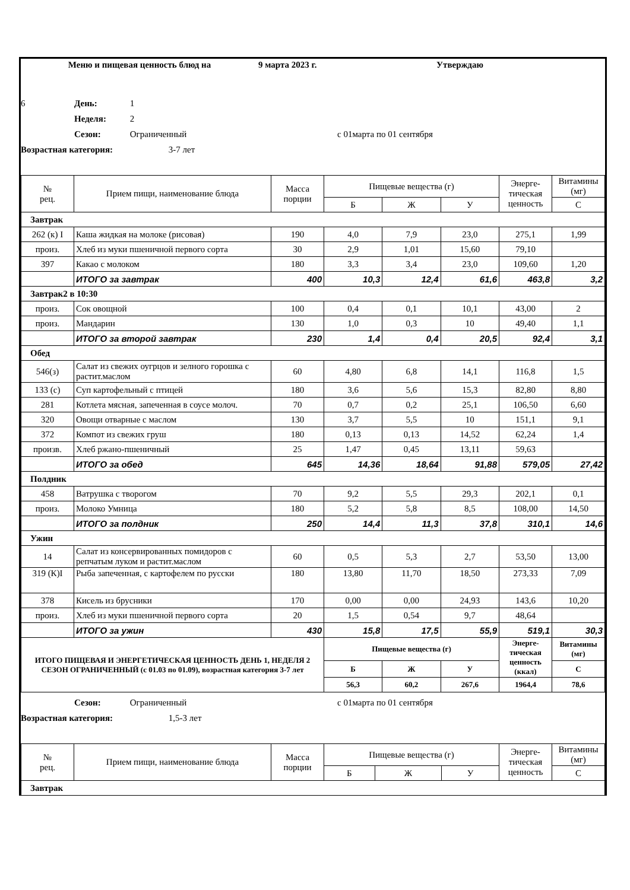Меню и пищевая ценность блюд на 9 марта 2023 г. Утверждаю
6 День: 1
Неделя: 2
Сезон: Ограниченный с 01марта по 01 сентября
Возрастная категория: 3-7 лет
| № рец. | Прием пищи, наименование блюда | Масса порции | Пищевые вещества (г) | | | Энерге-тическая ценность | Витамины (мг) |
| --- | --- | --- | --- | --- | --- | --- | --- |
| | | | Б | Ж | У | | С |
| Завтрак | | | | | | | |
| 262 (к) I | Каша жидкая на молоке (рисовая) | 190 | 4,0 | 7,9 | 23,0 | 275,1 | 1,99 |
| произ. | Хлеб из муки пшеничной первого сорта | 30 | 2,9 | 1,01 | 15,60 | 79,10 | |
| 397 | Какао с молоком | 180 | 3,3 | 3,4 | 23,0 | 109,60 | 1,20 |
| | ИТОГО за завтрак | 400 | 10,3 | 12,4 | 61,6 | 463,8 | 3,2 |
| Завтрак2 в 10:30 | | | | | | | |
| произ. | Сок овощной | 100 | 0,4 | 0,1 | 10,1 | 43,00 | 2 |
| произ. | Мандарин | 130 | 1,0 | 0,3 | 10 | 49,40 | 1,1 |
| | ИТОГО за второй завтрак | 230 | 1,4 | 0,4 | 20,5 | 92,4 | 3,1 |
| Обед | | | | | | | |
| 546(з) | Салат из свежих оугрцов и зелного горошка с растит.маслом | 60 | 4,80 | 6,8 | 14,1 | 116,8 | 1,5 |
| 133 (с) | Суп картофельный с птицей | 180 | 3,6 | 5,6 | 15,3 | 82,80 | 8,80 |
| 281 | Котлета мясная, запеченная в соусе молоч. | 70 | 0,7 | 0,2 | 25,1 | 106,50 | 6,60 |
| 320 | Овощи отварные с маслом | 130 | 3,7 | 5,5 | 10 | 151,1 | 9,1 |
| 372 | Компот из свежих груш | 180 | 0,13 | 0,13 | 14,52 | 62,24 | 1,4 |
| произв. | Хлеб ржано-пшеничный | 25 | 1,47 | 0,45 | 13,11 | 59,63 | |
| | ИТОГО за обед | 645 | 14,36 | 18,64 | 91,88 | 579,05 | 27,42 |
| Полдник | | | | | | | |
| 458 | Ватрушка с творогом | 70 | 9,2 | 5,5 | 29,3 | 202,1 | 0,1 |
| произ. | Молоко Умница | 180 | 5,2 | 5,8 | 8,5 | 108,00 | 14,50 |
| | ИТОГО за полдник | 250 | 14,4 | 11,3 | 37,8 | 310,1 | 14,6 |
| Ужин | | | | | | | |
| 14 | Салат из консервированных помидоров с репчатым луком и растит.маслом | 60 | 0,5 | 5,3 | 2,7 | 53,50 | 13,00 |
| 319 (К)I | Рыба запеченная, с картофелем по русски | 180 | 13,80 | 11,70 | 18,50 | 273,33 | 7,09 |
| 378 | Кисель из брусники | 170 | 0,00 | 0,00 | 24,93 | 143,6 | 10,20 |
| произ. | Хлеб из муки пшеничной первого сорта | 20 | 1,5 | 0,54 | 9,7 | 48,64 | |
| | ИТОГО за ужин | 430 | 15,8 | 17,5 | 55,9 | 519,1 | 30,3 |
| ИТОГО ПИЩЕВАЯ И ЭНЕРГЕТИЧЕСКАЯ ЦЕННОСТЬ ДЕНЬ 1, НЕДЕЛЯ 2 СЕЗОН ОГРАНИЧЕННЫЙ (с 01.03 по 01.09), возрастная категория 3-7 лет | | | Пищевые вещества (г) | | | Энерге-тическая ценность (ккал) | Витамины (мг) |
| | | | Б | Ж | У | | С |
| | | | 56,3 | 60,2 | 267,6 | 1964,4 | 78,6 |
Сезон: Ограниченный с 01марта по 01 сентября
Возрастная категория: 1,5-3 лет
| № рец. | Прием пищи, наименование блюда | Масса порции | Пищевые вещества (г) | | | Энерге-тическая ценность | Витамины (мг) |
| --- | --- | --- | --- | --- | --- | --- | --- |
| | | | Б | Ж | У | | С |
| Завтрак | | | | | | | |